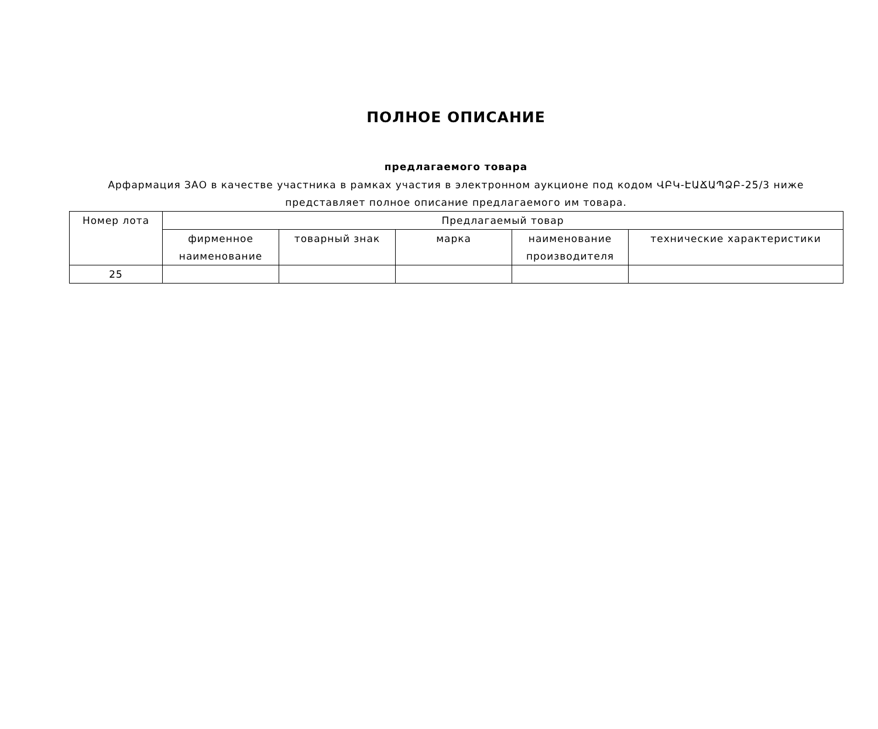ПОЛНОЕ ОПИСАНИЕ
предлагаемого товара
Арфармация ЗАО в качестве участника в рамках участия в электронном аукционе под кодом ՎԲԿ-ԷԱՃԱՊՁԲ-25/3 ниже представляет полное описание предлагаемого им товара.
| Номер лота | Предлагаемый товар | | | | |
| --- | --- | --- | --- | --- | --- |
| | фирменное наименование | товарный знак | марка | наименование производителя | технические характеристики |
| 25 | | | | | |